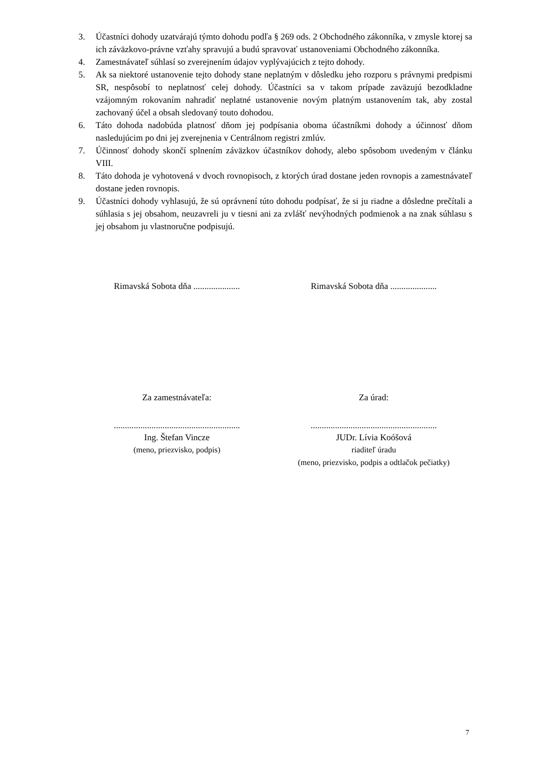3. Účastníci dohody uzatvárajú týmto dohodu podľa § 269 ods. 2 Obchodného zákonníka, v zmysle ktorej sa ich záväzkovo-právne vzťahy spravujú a budú spravovať ustanoveniami Obchodného zákonníka.
4. Zamestnávateľ súhlasí so zverejnením údajov vyplývajúcich z tejto dohody.
5. Ak sa niektoré ustanovenie tejto dohody stane neplatným v dôsledku jeho rozporu s právnymi predpismi SR, nespôsobí to neplatnosť celej dohody. Účastníci sa v takom prípade zaväzujú bezodkladne vzájomným rokovaním nahradiť neplatné ustanovenie novým platným ustanovením tak, aby zostal zachovaný účel a obsah sledovaný touto dohodou.
6. Táto dohoda nadobúda platnosť dňom jej podpísania oboma účastníkmi dohody a účinnosť dňom nasledujúcim po dni jej zverejnenia v Centrálnom registri zmlúv.
7. Účinnosť dohody skončí splnením záväzkov účastníkov dohody, alebo spôsobom uvedeným v článku VIII.
8. Táto dohoda je vyhotovená v dvoch rovnopisoch, z ktorých úrad dostane jeden rovnopis a zamestnávateľ dostane jeden rovnopis.
9. Účastníci dohody vyhlasujú, že sú oprávnení túto dohodu podpísať, že si ju riadne a dôsledne prečítali a súhlasia s jej obsahom, neuzavreli ju v tiesni ani za zvlášť nevýhodných podmienok a na znak súhlasu s jej obsahom ju vlastnoručne podpisujú.
Rimavská Sobota dňa .....................
Rimavská Sobota dňa .....................
Za zamestnávateľa: Za úrad:
.........................................................
Ing. Štefan Vincze
(meno, priezvisko, podpis)
.........................................................
JUDr. Lívia Koóšová
riaditeľ úradu
(meno, priezvisko, podpis a odtlačok pečiatky)
7